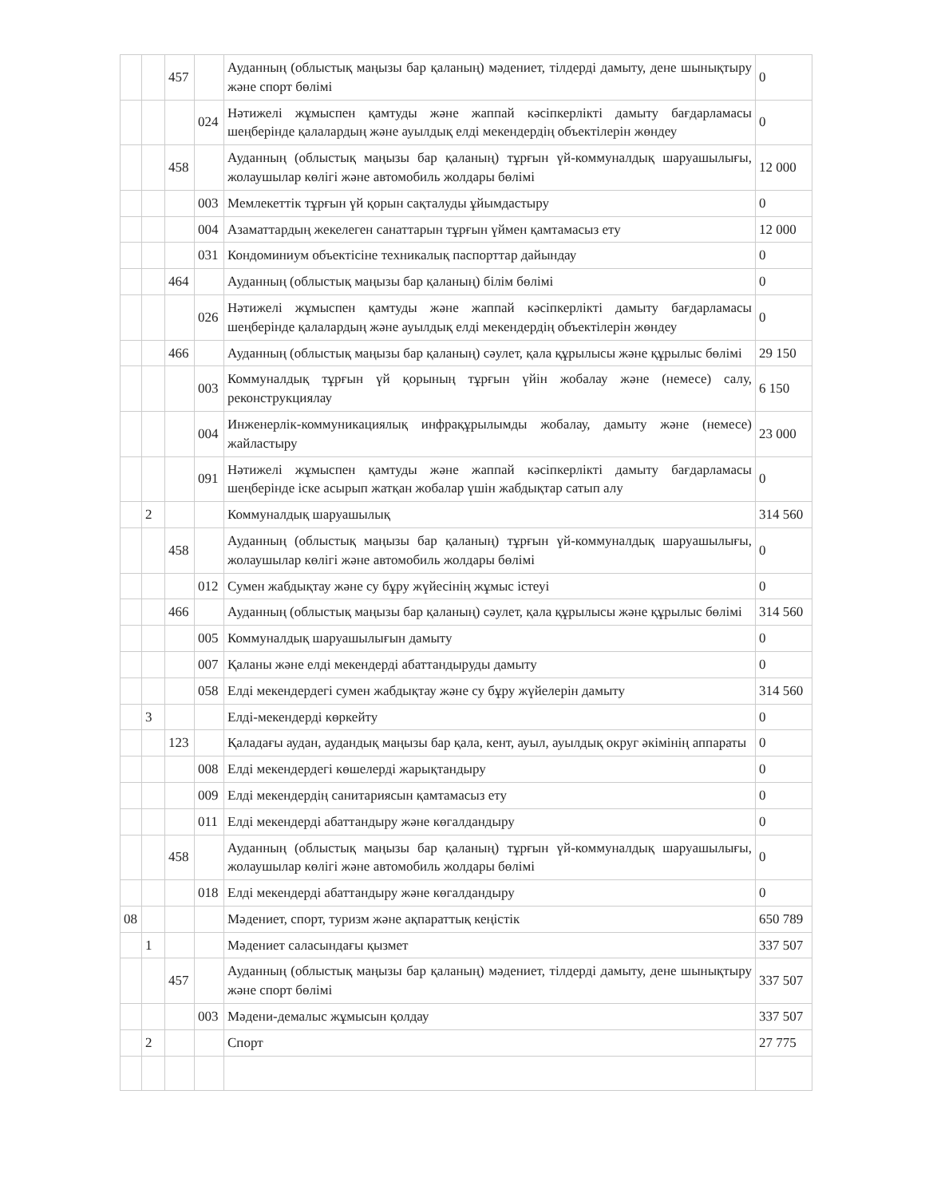| | | 457 | | Ауданның (облыстық маңызы бар қаланың) мәдениет, тілдерді дамыту, дене шынықтыру және спорт бөлімі | 0 |
| | | | 024 | Нәтижелі жұмыспен қамтуды және жаппай кәсіпкерлікті дамыту бағдарламасы шеңберінде қалалардың және ауылдық елді мекендердің объектілерін жөндеу | 0 |
| | | 458 | | Ауданның (облыстық маңызы бар қаланың) тұрғын үй-коммуналдық шаруашылығы, жолаушылар көлігі және автомобиль жолдары бөлімі | 12 000 |
| | | | 003 | Мемлекеттік тұрғын үй қорын сақталуды ұйымдастыру | 0 |
| | | | 004 | Азаматтардың жекелеген санаттарын тұрғын үймен қамтамасыз ету | 12 000 |
| | | | 031 | Кондоминиум объектісіне техникалық паспорттар дайындау | 0 |
| | | 464 | | Ауданның (облыстық маңызы бар қаланың) білім бөлімі | 0 |
| | | | 026 | Нәтижелі жұмыспен қамтуды және жаппай кәсіпкерлікті дамыту бағдарламасы шеңберінде қалалардың және ауылдық елді мекендердің объектілерін жөндеу | 0 |
| | | 466 | | Ауданның (облыстық маңызы бар қаланың) сәулет, қала құрылысы және құрылыс бөлімі | 29 150 |
| | | | 003 | Коммуналдық тұрғын үй қорының тұрғын үйін жобалау және (немесе) салу, реконструкциялау | 6 150 |
| | | | 004 | Инженерлік-коммуникациялық инфрақұрылымды жобалау, дамыту және (немесе) жайластыру | 23 000 |
| | | | 091 | Нәтижелі жұмыспен қамтуды және жаппай кәсіпкерлікті дамыту бағдарламасы шеңберінде іске асырып жатқан жобалар үшін жабдықтар сатып алу | 0 |
| | 2 | | | Коммуналдық шаруашылық | 314 560 |
| | | 458 | | Ауданның (облыстық маңызы бар қаланың) тұрғын үй-коммуналдық шаруашылығы, жолаушылар көлігі және автомобиль жолдары бөлімі | 0 |
| | | | 012 | Сумен жабдықтау және су бұру жүйесінің жұмыс істеуі | 0 |
| | | 466 | | Ауданның (облыстық маңызы бар қаланың) сәулет, қала құрылысы және құрылыс бөлімі | 314 560 |
| | | | 005 | Коммуналдық шаруашылығын дамыту | 0 |
| | | | 007 | Қаланы және елді мекендерді абаттандыруды дамыту | 0 |
| | | | 058 | Елді мекендердегі сумен жабдықтау және су бұру жүйелерін дамыту | 314 560 |
| | 3 | | | Елді-мекендерді көркейту | 0 |
| | | 123 | | Қаладағы аудан, аудандық маңызы бар қала, кент, ауыл, ауылдық округ әкімінің аппараты | 0 |
| | | | 008 | Елді мекендердегі көшелерді жарықтандыру | 0 |
| | | | 009 | Елді мекендердің санитариясын қамтамасыз ету | 0 |
| | | | 011 | Елді мекендерді абаттандыру және көгалдандыру | 0 |
| | | 458 | | Ауданның (облыстық маңызы бар қаланың) тұрғын үй-коммуналдық шаруашылығы, жолаушылар көлігі және автомобиль жолдары бөлімі | 0 |
| | | | 018 | Елді мекендерді абаттандыру және көгалдандыру | 0 |
| 08 | | | | Мәдениет, спорт, туризм және ақпараттық кеңістік | 650 789 |
| | 1 | | | Мәдениет саласындағы қызмет | 337 507 |
| | | 457 | | Ауданның (облыстық маңызы бар қаланың) мәдениет, тілдерді дамыту, дене шынықтыру және спорт бөлімі | 337 507 |
| | | | 003 | Мәдени-демалыс жұмысын қолдау | 337 507 |
| | 2 | | | Спорт | 27 775 |